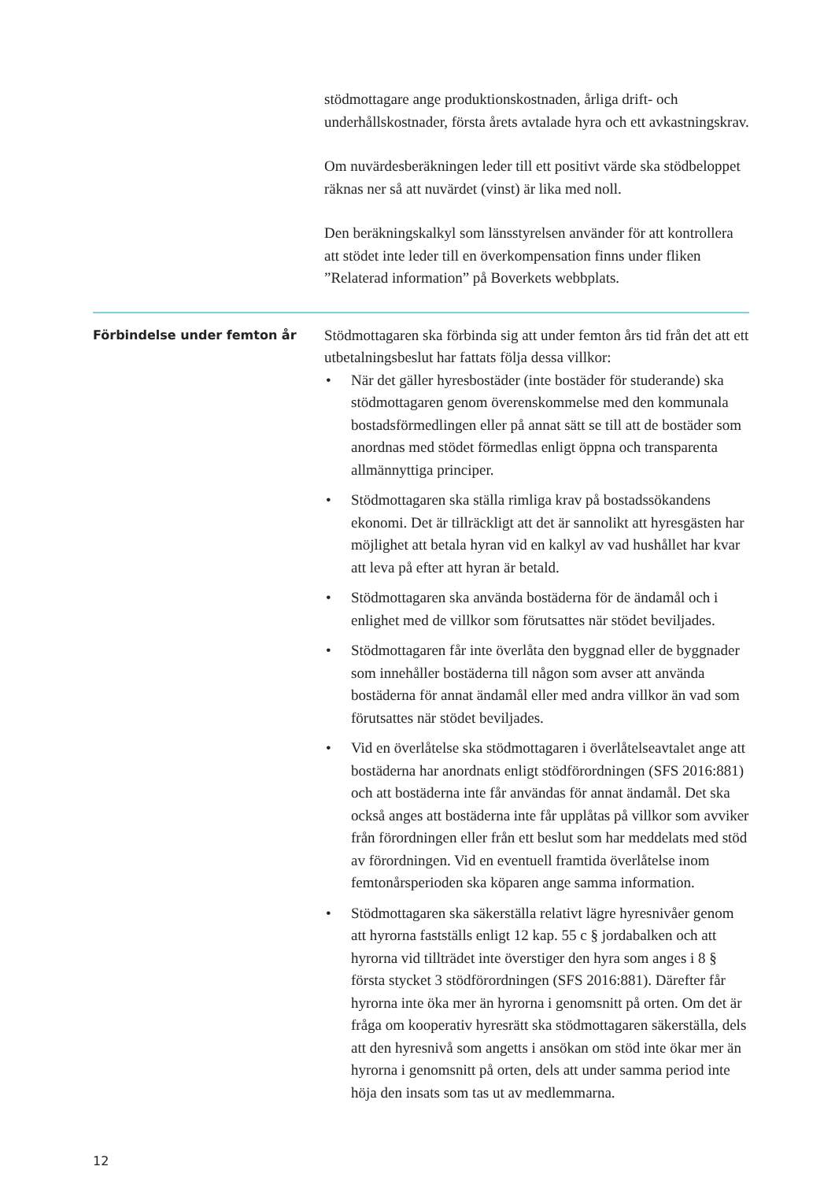stödmottagare ange produktionskostnaden, årliga drift- och underhållskostnader, första årets avtalade hyra och ett avkastningskrav.
Om nuvärdesberäkningen leder till ett positivt värde ska stödbeloppet räknas ner så att nuvärdet (vinst) är lika med noll.
Den beräkningskalkyl som länsstyrelsen använder för att kontrollera att stödet inte leder till en överkompensation finns under fliken ”Relaterad information” på Boverkets webbplats.
Förbindelse under femton år
Stödmottagaren ska förbinda sig att under femton års tid från det att ett utbetalningsbeslut har fattats följa dessa villkor:
• När det gäller hyresbostäder (inte bostäder för studerande) ska stödmottagaren genom överenskommelse med den kommunala bostadsförmedlingen eller på annat sätt se till att de bostäder som anordnas med stödet förmedlas enligt öppna och transparenta allmännyttiga principer.
• Stödmottagaren ska ställa rimliga krav på bostadssökandens ekonomi. Det är tillräckligt att det är sannolikt att hyresgästen har möjlighet att betala hyran vid en kalkyl av vad hushållet har kvar att leva på efter att hyran är betald.
• Stödmottagaren ska använda bostäderna för de ändamål och i enlighet med de villkor som förutsattes när stödet beviljades.
• Stödmottagaren får inte överlåta den byggnad eller de byggnader som innehåller bostäderna till någon som avser att använda bostäderna för annat ändamål eller med andra villkor än vad som förutsattes när stödet beviljades.
• Vid en överlåtelse ska stödmottagaren i överlåtelseavtalet ange att bostäderna har anordnats enligt stödförordningen (SFS 2016:881) och att bostäderna inte får användas för annat ändamål. Det ska också anges att bostäderna inte får upplåtas på villkor som avviker från förordningen eller från ett beslut som har meddelats med stöd av förordningen. Vid en eventuell framtida överlåtelse inom femtonårsperioden ska köparen ange samma information.
• Stödmottagaren ska säkerställa relativt lägre hyresnivåer genom att hyrorna fastställs enligt 12 kap. 55 c § jordabalken och att hyrorna vid tillträdet inte överstiger den hyra som anges i 8 § första stycket 3 stödförordningen (SFS 2016:881). Därefter får hyrorna inte öka mer än hyrorna i genomsnitt på orten. Om det är fråga om kooperativ hyresrätt ska stödmottagaren säkerställa, dels att den hyresnivå som angetts i ansökan om stöd inte ökar mer än hyrorna i genomsnitt på orten, dels att under samma period inte höja den insats som tas ut av medlemmarna.
12